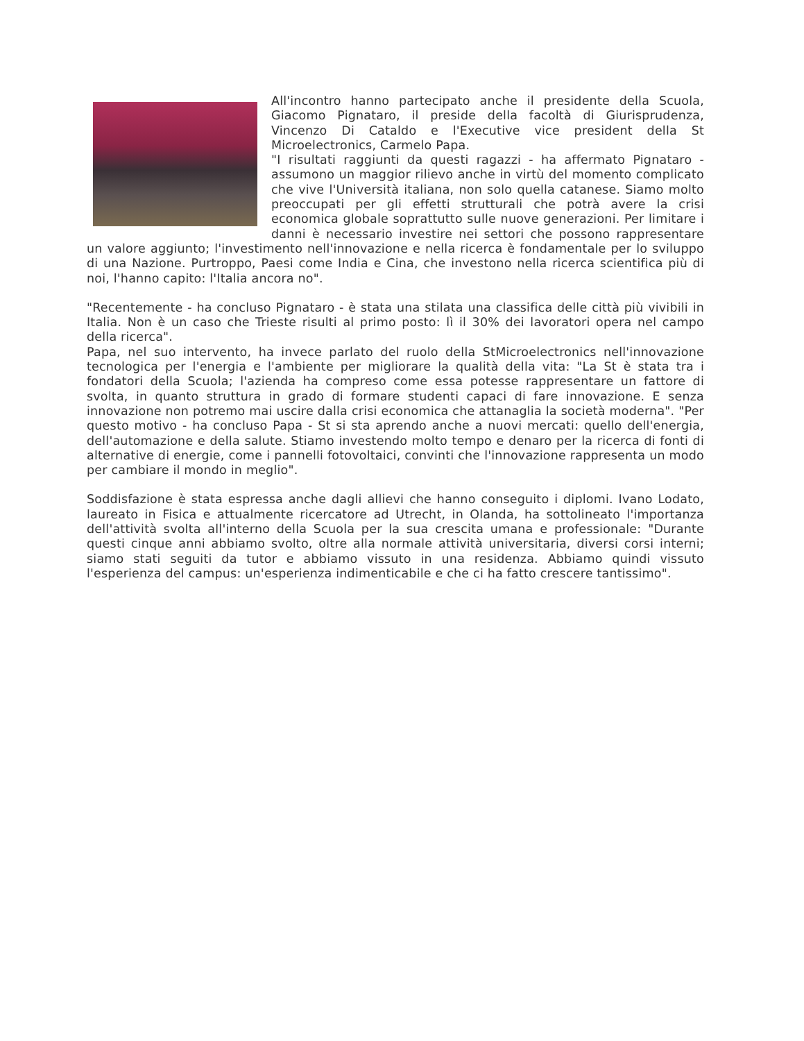All'incontro hanno partecipato anche il presidente della Scuola, Giacomo Pignataro, il preside della facoltà di Giurisprudenza, Vincenzo Di Cataldo e l'Executive vice president della St Microelectronics, Carmelo Papa.
"I risultati raggiunti da questi ragazzi - ha affermato Pignataro - assumono un maggior rilievo anche in virtù del momento complicato che vive l'Università italiana, non solo quella catanese. Siamo molto preoccupati per gli effetti strutturali che potrà avere la crisi economica globale soprattutto sulle nuove generazioni. Per limitare i danni è necessario investire nei settori che possono rappresentare un valore aggiunto; l'investimento nell'innovazione e nella ricerca è fondamentale per lo sviluppo di una Nazione. Purtroppo, Paesi come India e Cina, che investono nella ricerca scientifica più di noi, l'hanno capito: l'Italia ancora no".
"Recentemente - ha concluso Pignataro - è stata una stilata una classifica delle città più vivibili in Italia. Non è un caso che Trieste risulti al primo posto: lì il 30% dei lavoratori opera nel campo della ricerca".
Papa, nel suo intervento, ha invece parlato del ruolo della StMicroelectronics nell'innovazione tecnologica per l'energia e l'ambiente per migliorare la qualità della vita: "La St è stata tra i fondatori della Scuola; l'azienda ha compreso come essa potesse rappresentare un fattore di svolta, in quanto struttura in grado di formare studenti capaci di fare innovazione. E senza innovazione non potremo mai uscire dalla crisi economica che attanaglia la società moderna". "Per questo motivo - ha concluso Papa - St si sta aprendo anche a nuovi mercati: quello dell'energia, dell'automazione e della salute. Stiamo investendo molto tempo e denaro per la ricerca di fonti di alternative di energie, come i pannelli fotovoltaici, convinti che l'innovazione rappresenta un modo per cambiare il mondo in meglio".
Soddisfazione è stata espressa anche dagli allievi che hanno conseguito i diplomi. Ivano Lodato, laureato in Fisica e attualmente ricercatore ad Utrecht, in Olanda, ha sottolineato l'importanza dell'attività svolta all'interno della Scuola per la sua crescita umana e professionale: "Durante questi cinque anni abbiamo svolto, oltre alla normale attività universitaria, diversi corsi interni; siamo stati seguiti da tutor e abbiamo vissuto in una residenza. Abbiamo quindi vissuto l'esperienza del campus: un'esperienza indimenticabile e che ci ha fatto crescere tantissimo".